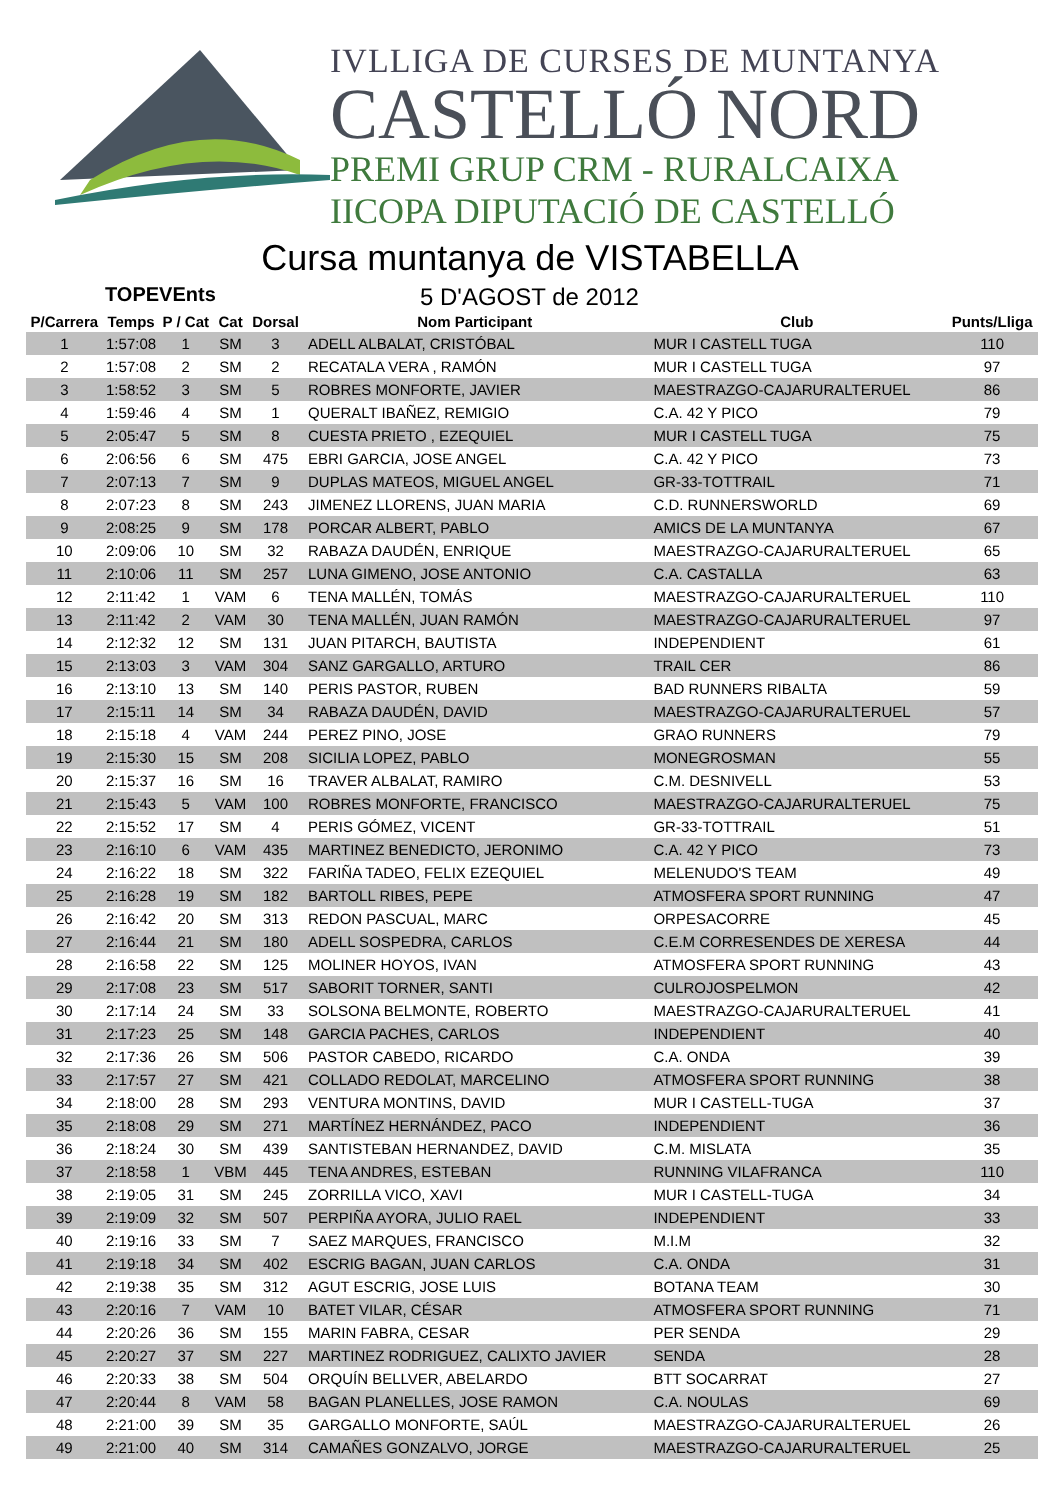IVLLIGA DE CURSES DE MUNTANYA
CASTELLÓ NORD
PREMI GRUP CRM - RURALCAIXA
IICOPA DIPUTACIÓ DE CASTELLÓ
Cursa muntanya de VISTABELLA
TOPEVEnts
5 D'AGOST de 2012
| P/Carrera | Temps | P / Cat | Cat | Dorsal | Nom Participant | Club | Punts/Lliga |
| --- | --- | --- | --- | --- | --- | --- | --- |
| 1 | 1:57:08 | 1 | SM | 3 | ADELL ALBALAT, CRISTÓBAL | MUR I CASTELL TUGA | 110 |
| 2 | 1:57:08 | 2 | SM | 2 | RECATALA VERA , RAMÓN | MUR I CASTELL TUGA | 97 |
| 3 | 1:58:52 | 3 | SM | 5 | ROBRES MONFORTE, JAVIER | MAESTRAZGO-CAJARURALTERUEL | 86 |
| 4 | 1:59:46 | 4 | SM | 1 | QUERALT IBAÑEZ, REMIGIO | C.A. 42 Y PICO | 79 |
| 5 | 2:05:47 | 5 | SM | 8 | CUESTA PRIETO , EZEQUIEL | MUR I CASTELL TUGA | 75 |
| 6 | 2:06:56 | 6 | SM | 475 | EBRI GARCIA, JOSE ANGEL | C.A. 42 Y PICO | 73 |
| 7 | 2:07:13 | 7 | SM | 9 | DUPLAS MATEOS, MIGUEL ANGEL | GR-33-TOTTRAIL | 71 |
| 8 | 2:07:23 | 8 | SM | 243 | JIMENEZ LLORENS, JUAN MARIA | C.D. RUNNERSWORLD | 69 |
| 9 | 2:08:25 | 9 | SM | 178 | PORCAR ALBERT, PABLO | AMICS DE LA MUNTANYA | 67 |
| 10 | 2:09:06 | 10 | SM | 32 | RABAZA DAUDÉN, ENRIQUE | MAESTRAZGO-CAJARURALTERUEL | 65 |
| 11 | 2:10:06 | 11 | SM | 257 | LUNA GIMENO, JOSE ANTONIO | C.A. CASTALLA | 63 |
| 12 | 2:11:42 | 1 | VAM | 6 | TENA MALLÉN, TOMÁS | MAESTRAZGO-CAJARURALTERUEL | 110 |
| 13 | 2:11:42 | 2 | VAM | 30 | TENA MALLÉN, JUAN RAMÓN | MAESTRAZGO-CAJARURALTERUEL | 97 |
| 14 | 2:12:32 | 12 | SM | 131 | JUAN PITARCH, BAUTISTA | INDEPENDIENT | 61 |
| 15 | 2:13:03 | 3 | VAM | 304 | SANZ GARGALLO, ARTURO | TRAIL CER | 86 |
| 16 | 2:13:10 | 13 | SM | 140 | PERIS PASTOR, RUBEN | BAD RUNNERS RIBALTA | 59 |
| 17 | 2:15:11 | 14 | SM | 34 | RABAZA DAUDÉN, DAVID | MAESTRAZGO-CAJARURALTERUEL | 57 |
| 18 | 2:15:18 | 4 | VAM | 244 | PEREZ PINO, JOSE | GRAO RUNNERS | 79 |
| 19 | 2:15:30 | 15 | SM | 208 | SICILIA LOPEZ, PABLO | MONEGROSMAN | 55 |
| 20 | 2:15:37 | 16 | SM | 16 | TRAVER ALBALAT, RAMIRO | C.M. DESNIVELL | 53 |
| 21 | 2:15:43 | 5 | VAM | 100 | ROBRES MONFORTE, FRANCISCO | MAESTRAZGO-CAJARURALTERUEL | 75 |
| 22 | 2:15:52 | 17 | SM | 4 | PERIS GÓMEZ, VICENT | GR-33-TOTTRAIL | 51 |
| 23 | 2:16:10 | 6 | VAM | 435 | MARTINEZ BENEDICTO, JERONIMO | C.A. 42 Y PICO | 73 |
| 24 | 2:16:22 | 18 | SM | 322 | FARIÑA TADEO, FELIX EZEQUIEL | MELENUDO'S TEAM | 49 |
| 25 | 2:16:28 | 19 | SM | 182 | BARTOLL RIBES, PEPE | ATMOSFERA SPORT RUNNING | 47 |
| 26 | 2:16:42 | 20 | SM | 313 | REDON PASCUAL, MARC | ORPESACORRE | 45 |
| 27 | 2:16:44 | 21 | SM | 180 | ADELL SOSPEDRA, CARLOS | C.E.M CORRESENDES DE XERESA | 44 |
| 28 | 2:16:58 | 22 | SM | 125 | MOLINER HOYOS, IVAN | ATMOSFERA SPORT RUNNING | 43 |
| 29 | 2:17:08 | 23 | SM | 517 | SABORIT TORNER, SANTI | CULROJOSPELMON | 42 |
| 30 | 2:17:14 | 24 | SM | 33 | SOLSONA BELMONTE, ROBERTO | MAESTRAZGO-CAJARURALTERUEL | 41 |
| 31 | 2:17:23 | 25 | SM | 148 | GARCIA PACHES, CARLOS | INDEPENDIENT | 40 |
| 32 | 2:17:36 | 26 | SM | 506 | PASTOR CABEDO, RICARDO | C.A. ONDA | 39 |
| 33 | 2:17:57 | 27 | SM | 421 | COLLADO REDOLAT, MARCELINO | ATMOSFERA SPORT RUNNING | 38 |
| 34 | 2:18:00 | 28 | SM | 293 | VENTURA MONTINS, DAVID | MUR I CASTELL-TUGA | 37 |
| 35 | 2:18:08 | 29 | SM | 271 | MARTÍNEZ HERNÁNDEZ, PACO | INDEPENDIENT | 36 |
| 36 | 2:18:24 | 30 | SM | 439 | SANTISTEBAN HERNANDEZ, DAVID | C.M. MISLATA | 35 |
| 37 | 2:18:58 | 1 | VBM | 445 | TENA ANDRES, ESTEBAN | RUNNING VILAFRANCA | 110 |
| 38 | 2:19:05 | 31 | SM | 245 | ZORRILLA VICO, XAVI | MUR I CASTELL-TUGA | 34 |
| 39 | 2:19:09 | 32 | SM | 507 | PERPIÑA AYORA, JULIO RAEL | INDEPENDIENT | 33 |
| 40 | 2:19:16 | 33 | SM | 7 | SAEZ MARQUES, FRANCISCO | M.I.M | 32 |
| 41 | 2:19:18 | 34 | SM | 402 | ESCRIG BAGAN, JUAN CARLOS | C.A. ONDA | 31 |
| 42 | 2:19:38 | 35 | SM | 312 | AGUT ESCRIG, JOSE LUIS | BOTANA TEAM | 30 |
| 43 | 2:20:16 | 7 | VAM | 10 | BATET VILAR, CÉSAR | ATMOSFERA SPORT RUNNING | 71 |
| 44 | 2:20:26 | 36 | SM | 155 | MARIN FABRA, CESAR | PER SENDA | 29 |
| 45 | 2:20:27 | 37 | SM | 227 | MARTINEZ RODRIGUEZ, CALIXTO JAVIER | SENDA | 28 |
| 46 | 2:20:33 | 38 | SM | 504 | ORQUÍN BELLVER, ABELARDO | BTT SOCARRAT | 27 |
| 47 | 2:20:44 | 8 | VAM | 58 | BAGAN PLANELLES, JOSE RAMON | C.A. NOULAS | 69 |
| 48 | 2:21:00 | 39 | SM | 35 | GARGALLO MONFORTE, SAÚL | MAESTRAZGO-CAJARURALTERUEL | 26 |
| 49 | 2:21:00 | 40 | SM | 314 | CAMAÑES GONZALVO, JORGE | MAESTRAZGO-CAJARURALTERUEL | 25 |